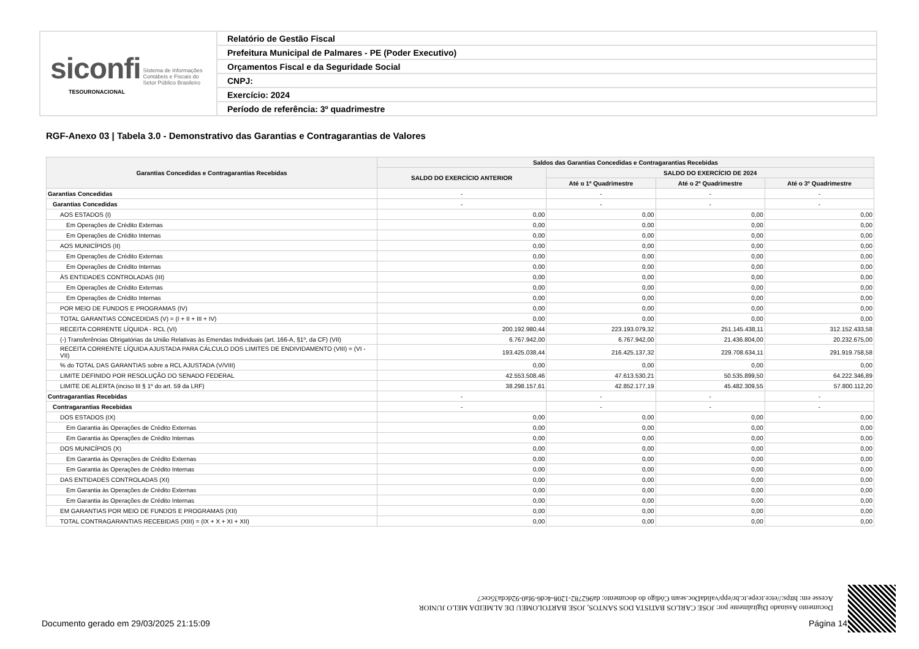| siconfi Sistema de Informações Contábeis e Fiscais do Setor Público Brasileiro TESOURONACIONAL | Relatório de Gestão Fiscal |
| | Prefeitura Municipal de Palmares - PE (Poder Executivo) |
| | Orçamentos Fiscal e da Seguridade Social |
| | CNPJ: |
| | Exercício: 2024 |
| | Período de referência: 3º quadrimestre |
RGF-Anexo 03 | Tabela 3.0 - Demonstrativo das Garantias e Contragarantias de Valores
| Garantias Concedidas e Contragarantias Recebidas | Saldos das Garantias Concedidas e Contragarantias Recebidas | | | |
| --- | --- | --- | --- | --- |
| | SALDO DO EXERCÍCIO ANTERIOR | SALDO DO EXERCÍCIO DE 2024 | | |
| | | Até o 1º Quadrimestre | Até o 2º Quadrimestre | Até o 3º Quadrimestre |
| Garantias Concedidas | - | - | - | - |
| Garantias Concedidas | - | - | - | - |
| AOS ESTADOS (I) | 0,00 | 0,00 | 0,00 | 0,00 |
| Em Operações de Crédito Externas | 0,00 | 0,00 | 0,00 | 0,00 |
| Em Operações de Crédito Internas | 0,00 | 0,00 | 0,00 | 0,00 |
| AOS MUNICÍPIOS (II) | 0,00 | 0,00 | 0,00 | 0,00 |
| Em Operações de Crédito Externas | 0,00 | 0,00 | 0,00 | 0,00 |
| Em Operações de Crédito Internas | 0,00 | 0,00 | 0,00 | 0,00 |
| ÀS ENTIDADES CONTROLADAS (III) | 0,00 | 0,00 | 0,00 | 0,00 |
| Em Operações de Crédito Externas | 0,00 | 0,00 | 0,00 | 0,00 |
| Em Operações de Crédito Internas | 0,00 | 0,00 | 0,00 | 0,00 |
| POR MEIO DE FUNDOS E PROGRAMAS (IV) | 0,00 | 0,00 | 0,00 | 0,00 |
| TOTAL GARANTIAS CONCEDIDAS (V) = (I + II + III + IV) | 0,00 | 0,00 | 0,00 | 0,00 |
| RECEITA CORRENTE LÍQUIDA - RCL (VI) | 200.192.980,44 | 223.193.079,32 | 251.145.438,11 | 312.152.433,58 |
| (-) Transferências Obrigatórias da União Relativas às Emendas Individuais (art. 166-A, §1º, da CF) (VII) | 6.767.942,00 | 6.767.942,00 | 21.436.804,00 | 20.232.675,00 |
| RECEITA CORRENTE LÍQUIDA AJUSTADA PARA CÁLCULO DOS LIMITES DE ENDIVIDAMENTO (VIII) = (VI - VII) | 193.425.038,44 | 216.425.137,32 | 229.708.634,11 | 291.919.758,58 |
| % do TOTAL DAS GARANTIAS sobre a RCL AJUSTADA (V/VIII) | 0,00 | 0,00 | 0,00 | 0,00 |
| LIMITE DEFINIDO POR RESOLUÇÃO DO SENADO FEDERAL | 42.553.508,46 | 47.613.530,21 | 50.535.899,50 | 64.222.346,89 |
| LIMITE DE ALERTA (inciso III § 1º do art. 59 da LRF) | 38.298.157,61 | 42.852.177,19 | 45.482.309,55 | 57.800.112,20 |
| Contragarantias Recebidas | - | - | - | - |
| Contragarantias Recebidas | - | - | - | - |
| DOS ESTADOS (IX) | 0,00 | 0,00 | 0,00 | 0,00 |
| Em Garantia às Operações de Crédito Externas | 0,00 | 0,00 | 0,00 | 0,00 |
| Em Garantia às Operações de Crédito Internas | 0,00 | 0,00 | 0,00 | 0,00 |
| DOS MUNICÍPIOS (X) | 0,00 | 0,00 | 0,00 | 0,00 |
| Em Garantia às Operações de Crédito Externas | 0,00 | 0,00 | 0,00 | 0,00 |
| Em Garantia às Operações de Crédito Internas | 0,00 | 0,00 | 0,00 | 0,00 |
| DAS ENTIDADES CONTROLADAS (XI) | 0,00 | 0,00 | 0,00 | 0,00 |
| Em Garantia às Operações de Crédito Externas | 0,00 | 0,00 | 0,00 | 0,00 |
| Em Garantia às Operações de Crédito Internas | 0,00 | 0,00 | 0,00 | 0,00 |
| EM GARANTIAS POR MEIO DE FUNDOS E PROGRAMAS (XII) | 0,00 | 0,00 | 0,00 | 0,00 |
| TOTAL CONTRAGARANTIAS RECEBIDAS (XIII) = (IX + X + XI + XII) | 0,00 | 0,00 | 0,00 | 0,00 |
Documento Assinado Digitalmente por: JOSE CARLOS BATISTA DOS SANTOS, JOSE BARTOLOMEU DE ALMEIDA MELO JUNIOR
Acesse em: https://etce.tcepe.tc.br/epp/validaDoc.seam Código do documento: da962782-1208-4cd6-9fa0-92dcda35cec7
Documento gerado em 29/03/2025 21:15:09
Página 14